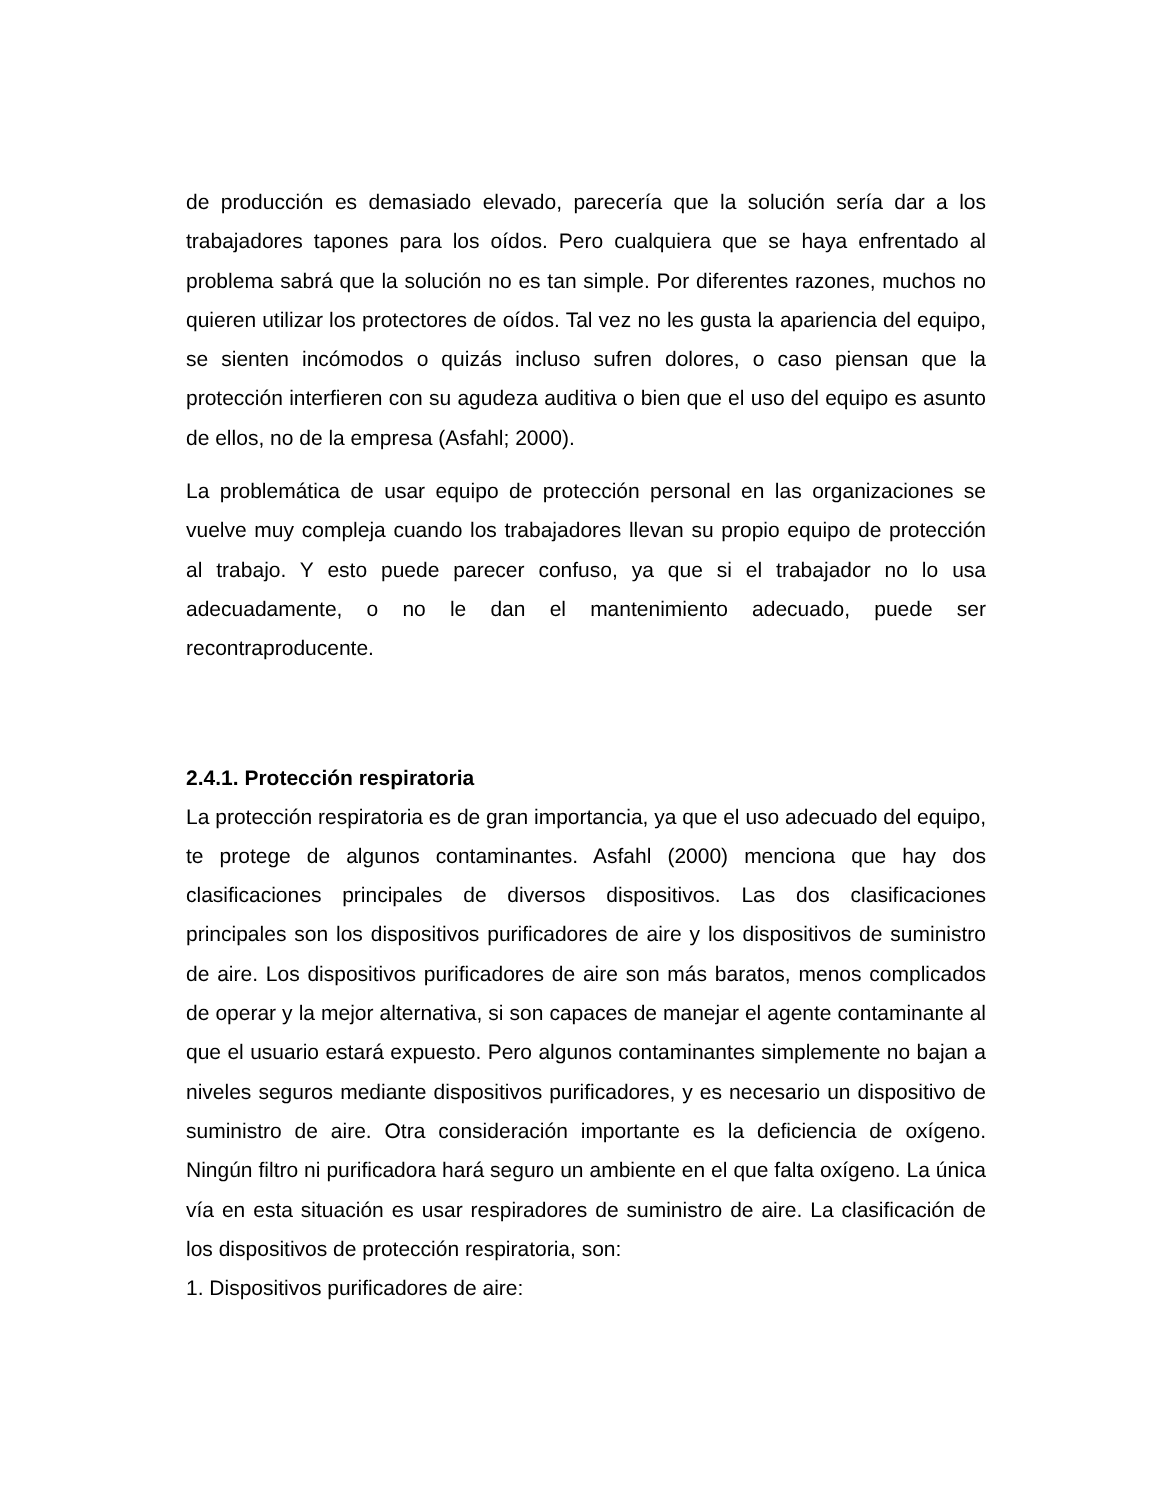de producción es demasiado elevado, parecería que la solución sería dar a los trabajadores tapones para los oídos. Pero cualquiera que se haya enfrentado al problema sabrá que la solución no es tan simple. Por diferentes razones, muchos no quieren utilizar los protectores de oídos. Tal vez no les gusta la apariencia del equipo, se sienten incómodos o quizás incluso sufren dolores, o caso piensan que la protección interfieren con su agudeza auditiva o bien que el uso del equipo es asunto de ellos, no de la empresa (Asfahl; 2000).
La problemática de usar equipo de protección personal en las organizaciones se vuelve muy compleja cuando los trabajadores llevan su propio equipo de protección al trabajo. Y esto puede parecer confuso, ya que si el trabajador no lo usa adecuadamente, o no le dan el mantenimiento adecuado, puede ser recontraproducente.
2.4.1. Protección respiratoria
La protección respiratoria es de gran importancia, ya que el uso adecuado del equipo, te protege de algunos contaminantes. Asfahl (2000) menciona que hay dos clasificaciones principales de diversos dispositivos. Las dos clasificaciones principales son los dispositivos purificadores de aire y los dispositivos de suministro de aire. Los dispositivos purificadores de aire son más baratos, menos complicados de operar y la mejor alternativa, si son capaces de manejar el agente contaminante al que el usuario estará expuesto. Pero algunos contaminantes simplemente no bajan a niveles seguros mediante dispositivos purificadores, y es necesario un dispositivo de suministro de aire. Otra consideración importante es la deficiencia de oxígeno. Ningún filtro ni purificadora hará seguro un ambiente en el que falta oxígeno. La única vía en esta situación es usar respiradores de suministro de aire. La clasificación de los dispositivos de protección respiratoria, son:
1. Dispositivos purificadores de aire: